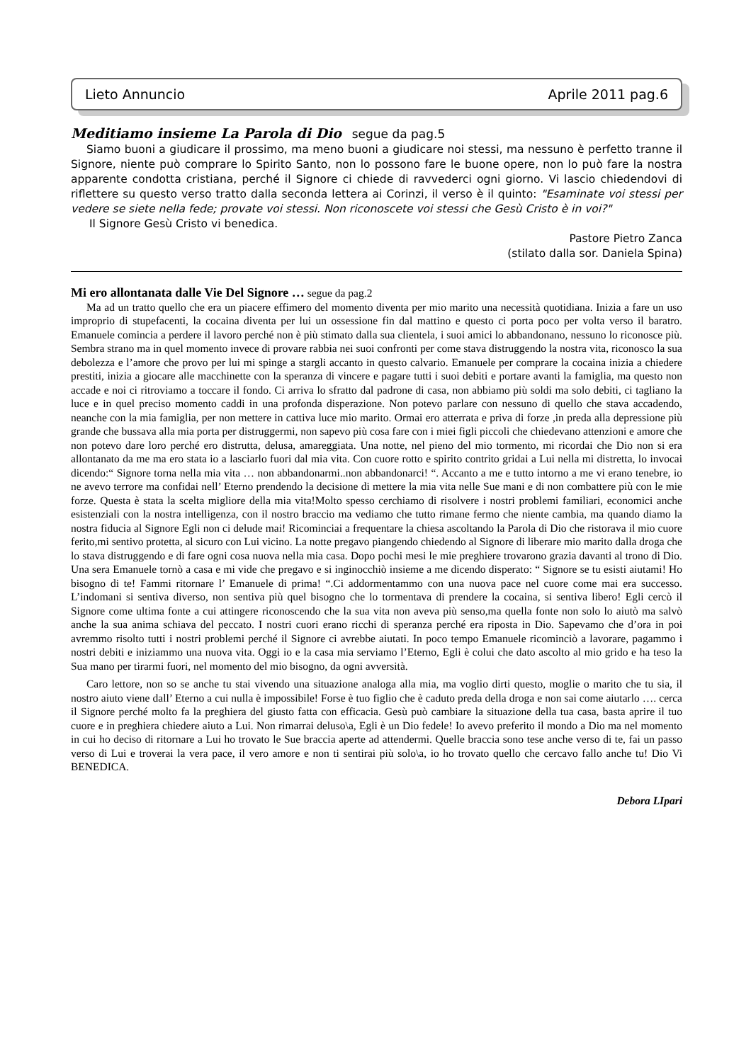Lieto Annuncio Aprile 2011 pag.6
Meditiamo insieme La Parola di Dio segue da pag.5
Siamo buoni a giudicare il prossimo, ma meno buoni a giudicare noi stessi, ma nessuno è perfetto tranne il Signore, niente può comprare lo Spirito Santo, non lo possono fare le buone opere, non lo può fare la nostra apparente condotta cristiana, perché il Signore ci chiede di ravvederci ogni giorno. Vi lascio chiedendovi di riflettere su questo verso tratto dalla seconda lettera ai Corinzi, il verso è il quinto: "Esaminate voi stessi per vedere se siete nella fede; provate voi stessi. Non riconoscete voi stessi che Gesù Cristo è in voi?"
Il Signore Gesù Cristo vi benedica.
Pastore Pietro Zanca
(stilato dalla sor. Daniela Spina)
Mi ero allontanata dalle Vie Del Signore … segue da pag.2
Ma ad un tratto quello che era un piacere effimero del momento diventa per mio marito una necessità quotidiana. Inizia a fare un uso improprio di stupefacenti, la cocaina diventa per lui un ossessione fin dal mattino e questo ci porta poco per volta verso il baratro. Emanuele comincia a perdere il lavoro perché non è più stimato dalla sua clientela, i suoi amici lo abbandonano, nessuno lo riconosce più. Sembra strano ma in quel momento invece di provare rabbia nei suoi confronti per come stava distruggendo la nostra vita, riconosco la sua debolezza e l’amore che provo per lui mi spinge a stargli accanto in questo calvario. Emanuele per comprare la cocaina inizia a chiedere prestiti, inizia a giocare alle macchinette con la speranza di vincere e pagare tutti i suoi debiti e portare avanti la famiglia, ma questo non accade e noi ci ritroviamo a toccare il fondo. Ci arriva lo sfratto dal padrone di casa, non abbiamo più soldi ma solo debiti, ci tagliano la luce e in quel preciso momento caddi in una profonda disperazione. Non potevo parlare con nessuno di quello che stava accadendo, neanche con la mia famiglia, per non mettere in cattiva luce mio marito. Ormai ero atterrata e priva di forze ,in preda alla depressione più grande che bussava alla mia porta per distruggermi, non sapevo più cosa fare con i miei figli piccoli che chiedevano attenzioni e amore che non potevo dare loro perché ero distrutta, delusa, amareggiata. Una notte, nel pieno del mio tormento, mi ricordai che Dio non si era allontanato da me ma ero stata io a lasciarlo fuori dal mia vita. Con cuore rotto e spirito contrito gridai a Lui nella mi distretta, lo invocai dicendo:“ Signore torna nella mia vita … non abbandonarmi..non abbandonarci! “. Accanto a me e tutto intorno a me vi erano tenebre, io ne avevo terrore ma confidai nell’ Eterno prendendo la decisione di mettere la mia vita nelle Sue mani e di non combattere più con le mie forze. Questa è stata la scelta migliore della mia vita!Molto spesso cerchiamo di risolvere i nostri problemi familiari, economici anche esistenziali con la nostra intelligenza, con il nostro braccio ma vediamo che tutto rimane fermo che niente cambia, ma quando diamo la nostra fiducia al Signore Egli non ci delude mai! Ricominciai a frequentare la chiesa ascoltando la Parola di Dio che ristorava il mio cuore ferito,mi sentivo protetta, al sicuro con Lui vicino. La notte pregavo piangendo chiedendo al Signore di liberare mio marito dalla droga che lo stava distruggendo e di fare ogni cosa nuova nella mia casa. Dopo pochi mesi le mie preghiere trovarono grazia davanti al trono di Dio. Una sera Emanuele tornò a casa e mi vide che pregavo e si inginocchiò insieme a me dicendo disperato: “ Signore se tu esisti aiutami! Ho bisogno di te! Fammi ritornare l’ Emanuele di prima! “.Ci addormentammo con una nuova pace nel cuore come mai era successo. L’indomani si sentiva diverso, non sentiva più quel bisogno che lo tormentava di prendere la cocaina, si sentiva libero! Egli cercò il Signore come ultima fonte a cui attingere riconoscendo che la sua vita non aveva più senso,ma quella fonte non solo lo aiutò ma salvò anche la sua anima schiava del peccato. I nostri cuori erano ricchi di speranza perché era riposta in Dio. Sapevamo che d’ora in poi avremmo risolto tutti i nostri problemi perché il Signore ci avrebbe aiutati. In poco tempo Emanuele ricominciò a lavorare, pagammo i nostri debiti e iniziammo una nuova vita. Oggi io e la casa mia serviamo l’Eterno, Egli è colui che dato ascolto al mio grido e ha teso la Sua mano per tirarmi fuori, nel momento del mio bisogno, da ogni avversità.
Caro lettore, non so se anche tu stai vivendo una situazione analoga alla mia, ma voglio dirti questo, moglie o marito che tu sia, il nostro aiuto viene dall’ Eterno a cui nulla è impossibile! Forse è tuo figlio che è caduto preda della droga e non sai come aiutarlo …. cerca il Signore perché molto fa la preghiera del giusto fatta con efficacia. Gesù può cambiare la situazione della tua casa, basta aprire il tuo cuore e in preghiera chiedere aiuto a Lui. Non rimarrai deluso\a, Egli è un Dio fedele! Io avevo preferito il mondo a Dio ma nel momento in cui ho deciso di ritornare a Lui ho trovato le Sue braccia aperte ad attendermi. Quelle braccia sono tese anche verso di te, fai un passo verso di Lui e troverai la vera pace, il vero amore e non ti sentirai più solo\a, io ho trovato quello che cercavo fallo anche tu! Dio Vi BENEDICA.
Debora LIpari